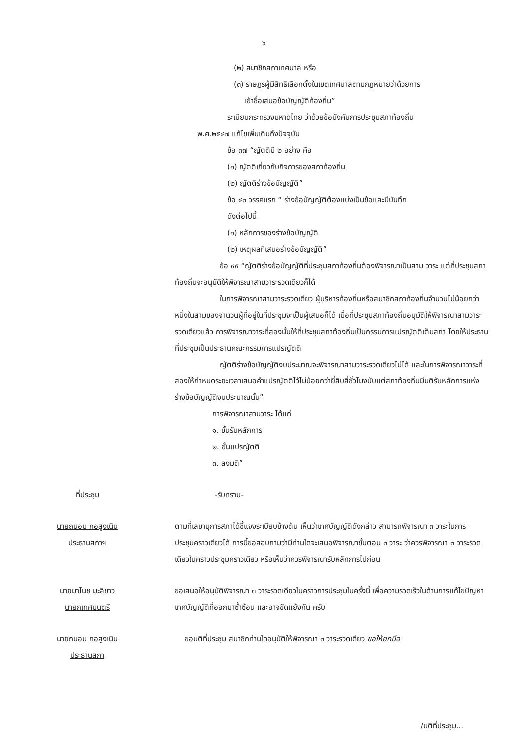๖
(๒) สมาชิกสภาเทศบาล หรือ
(๓) ราษฎรผู้มีสิทธิเลือกตั้งในเขตเทศบาลตามกฎหมายว่าด้วยการ
เข้าชื่อเสนอข้อบัญญัติท้องถิ่น”
ระเบียบกระทรวงมหาดไทย ว่าด้วยข้อบังคับการประชุมสภาท้องถิ่น
พ.ศ.๒๕๔๗ แก้ไขเพิ่มเติมถึงปัจจุบัน
ข้อ ๓๗ “ญัตติมี ๒ อย่าง คือ
(๑) ญัตติเกี่ยวกับกิจการของสภาท้องถิ่น
(๒) ญัตติร่างข้อบัญญัติ”
ข้อ ๔๓ วรรคแรก “ ร่างข้อบัญญัติต้องแบ่งเป็นข้อและมีบันทึก
ดังต่อไปนี้
(๑) หลักการของร่างข้อบัญญัติ
(๒) เหตุผลที่เสนอร่างข้อบัญญัติ”
ข้อ ๔๕ “ญัตติร่างข้อบัญญัติที่ประชุมสภาท้องถิ่นต้องพิจารณาเป็นสาม วาระ แต่ที่ประชุมสภาท้องถิ่นจะอนุมัติให้พิจารณาสามวาระรวดเดียวก็ได้
ในการพิจารณาสามวาระรวดเดียว ผู้บริหารท้องถิ่นหรือสมาชิกสภาท้องถิ่นจำนวนไม่น้อยกว่าหนึ่งในสามของจำนวนผู้ที่อยู่ในที่ประชุมจะเป็นผู้เสนอก็ได้ เมื่อที่ประชุมสภาท้องถิ่นอนุมัติให้พิจารณาสามวาระรวดเดียวแล้ว การพิจารณาวาระที่สองนั้นให้ที่ประชุมสภาท้องถิ่นเป็นกรรมการแปรญัตติเต็มสภา โดยให้ประธานที่ประชุมเป็นประธานคณะกรรมการแปรญัตติ
ญัตติร่างข้อบัญญัติงบประมาณจะพิจารณาสามวาระรวดเดียวไม่ได้ และในการพิจารณาวาระที่สองให้กำหนดระยะเวลาเสนอคำแปรญัตติไว้ไม่น้อยกว่ายี่สิบสี่ชั่วโมงนับแต่สภาท้องถิ่นมีมติรับหลักการแห่งร่างข้อบัญญัติงบประมาณนั้น”
การพิจารณาสามวาระ ได้แก่
๑. ขั้นรับหลักการ
๒. ขั้นแปรญัตติ
๓. ลงมติ”
ที่ประชุม -รับทราบ-
นายถนอม กอสูงเนิน
ประธานสภาฯ
ตามที่เลขานุการสภาได้ชี้แจงระเบียบข้างต้น เห็นว่าเทศบัญญัติดังกล่าว สามารถพิจารณา ๓ วาระในการประชุมคราวเดียวได้ การนี้ขอสอบถามว่ามีท่านใดจะเสนอพิจารณาขั้นตอน ๓ วาระ ว่าควรพิจารณา ๓ วาระรวดเดียวในคราวประชุมคราวเดียว หรือเห็นว่าควรพิจารณารับหลักการไปก่อน
นายมาโนช มะลิขาว
นายกเทศมนตรี
ขอเสนอให้อนุมัติพิจารณา ๓ วาระรวดเดียวในคราวการประชุมในครั้งนี้ เพื่อความรวดเร็วในด้านการแก้ไขปัญหาเทศบัญญัติที่ออกมาซ้ำซ้อน และอาจขัดแย้งกัน ครับ
นายถนอม กอสูงเนิน
ประธานสภา
ขอมติที่ประชุม สมาชิกท่านใดอนุมัติให้พิจารณา ๓ วาระรวดเดียว ขอให้ยกมือ
/มติที่ประชุม...